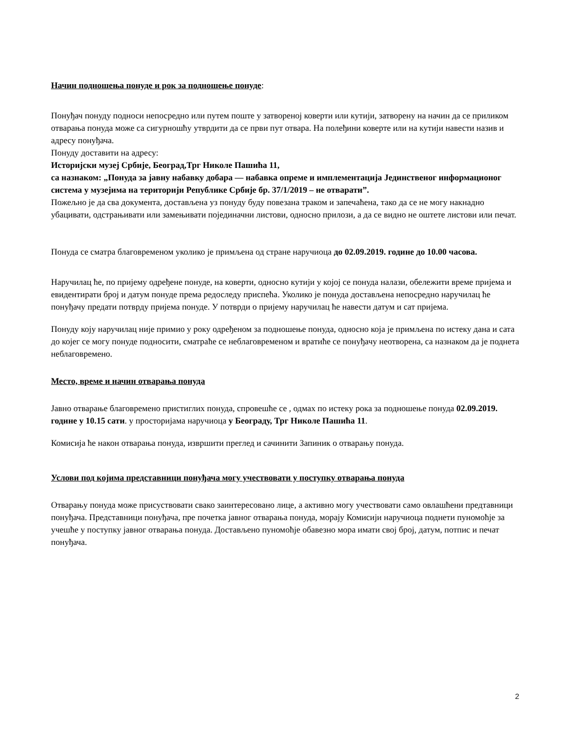Начин подношења понуде и рок за подношење понуде:
Понуђач понуду подноси непосредно или путем поште у затвореној коверти или кутији, затворену на начин да се приликом отварања понуда може са сигурношћу утврдити да се први пут отвара. На полеђини коверте или на кутији навести назив и адресу понуђача.
Понуду доставити на адресу:
Историјски музеј Србије, Београд,Трг Николе Пашића 11,
са назнаком: „Понуда за јавну набавку добара — набавка опреме и имплементација Јединственог информационог система у музејима на територији Републике Србије бр. 37/1/2019 – не отварати”.
Пожељно је да сва документа, достављена уз понуду буду повезана траком и запечаћена, тако да се не могу накнадно убацивати, одстрањивати или замењивати појединачни листови, односно прилози, а да се видно не оштете листови или печат.
Понуда се сматра благовременом уколико је примљена од стране наручиоца до 02.09.2019. године до 10.00 часова.
Наручилац ће, по пријему одређене понуде, на коверти, односно кутији у којој се понуда налази, обележити време пријема и евидентирати број и датум понуде према редоследу приспећа. Уколико је понуда достављена непосредно наручилац ће понуђачу предати потврду пријема понуде. У потврди о пријему наручилац ће навести датум и сат пријема.
Понуду коју наручилац није примио у року одређеном за подношење понуда, односно која је примљена по истеку дана и сата до којег се могу понуде подносити, сматраће се неблаговременом и вратиће се понуђачу неотворена, са назнаком да је поднета неблаговремено.
Место, време и начин отварања понуда
Јавно отварање благовремено пристиглих понуда, спровешће се , одмах по истеку рока за подношење понуда 02.09.2019. године у 10.15 сати. у просторијама наручиоца у Београду, Трг Николе Пашића 11.
Комисија ће након отварања понуда, извршити преглед и сачинити Запиник о отварању понуда.
Услови под којима представници понуђача могу учествовати у поступку отварања понуда
Отварању понуда може присуствовати свако заинтересовано лице, а активно могу учествовати само овлашћени предтавници понуђача. Представници понуђача, пре почетка јавног отварања понуда, морају Комисији наручиоца поднети пуномоћје за учешће у поступку јавног отварања понуда. Достављено пуномоћје обавезно мора имати свој број, датум, потпис и печат понуђача.
2